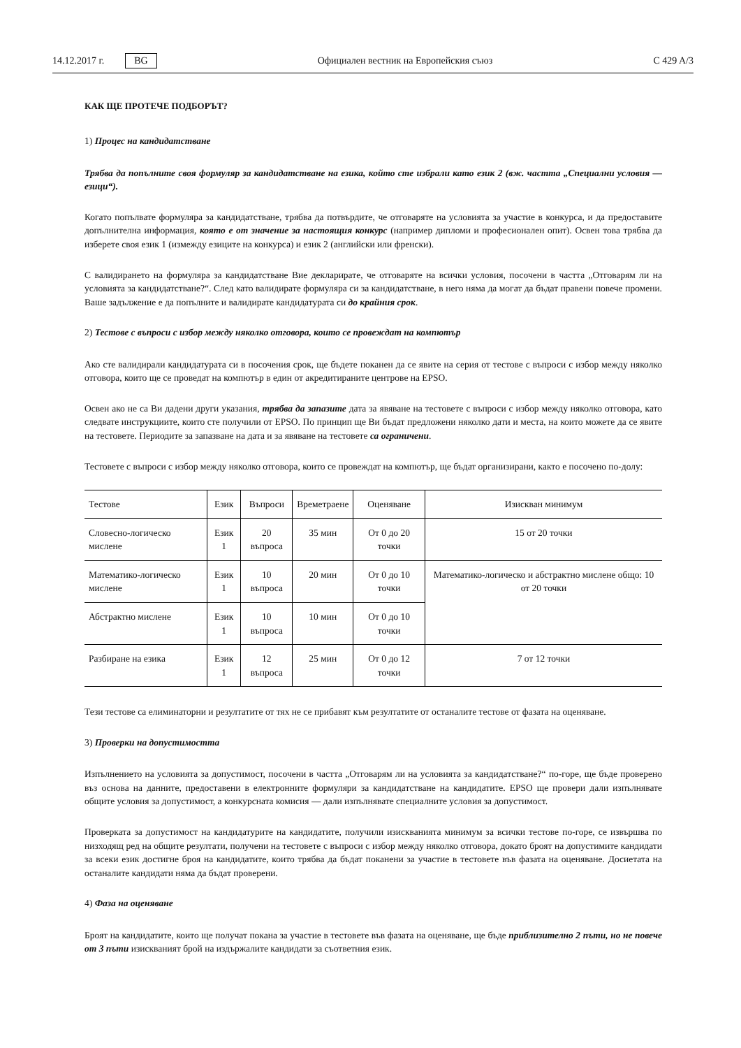14.12.2017 г. BG Официален вестник на Европейския съюз C 429 A/3
КАК ЩЕ ПРОТЕЧЕ ПОДБОРЪТ?
1) Процес на кандидатстване
Трябва да попълните своя формуляр за кандидатстване на езика, който сте избрали като език 2 (вж. частта „Специални условия — езици“).
Когато попълвате формуляра за кандидатстване, трябва да потвърдите, че отговаряте на условията за участие в конкурса, и да предоставите допълнителна информация, която е от значение за настоящия конкурс (например дипломи и професионален опит). Освен това трябва да изберете своя език 1 (измежду езиците на конкурса) и език 2 (английски или френски).
С валидирането на формуляра за кандидатстване Вие декларирате, че отговаряте на всички условия, посочени в частта „Отговарям ли на условията за кандидатстване?“. След като валидирате формуляра си за кандидатстване, в него няма да могат да бъдат правени повече промени. Ваше задължение е да попълните и валидирате кандидатурата си до крайния срок.
2) Тестове с въпроси с избор между няколко отговора, които се провеждат на компютър
Ако сте валидирали кандидатурата си в посочения срок, ще бъдете поканен да се явите на серия от тестове с въпроси с избор между няколко отговора, които ще се проведат на компютър в един от акредитираните центрове на EPSO.
Освен ако не са Ви дадени други указания, трябва да запазите дата за явяване на тестовете с въпроси с избор между няколко отговора, като следвате инструкциите, които сте получили от EPSO. По принцип ще Ви бъдат предложени няколко дати и места, на които можете да се явите на тестовете. Периодите за запазване на дата и за явяване на тестовете са ограничени.
Тестовете с въпроси с избор между няколко отговора, които се провеждат на компютър, ще бъдат организирани, както е посочено по-долу:
| Тестове | Език | Въпроси | Времетраене | Оценяване | Изискван минимум |
| --- | --- | --- | --- | --- | --- |
| Словесно-логическо мислене | Език 1 | 20 въпроса | 35 мин | От 0 до 20 точки | 15 от 20 точки |
| Математико-логическо мислене | Език 1 | 10 въпроса | 20 мин | От 0 до 10 точки | Математико-логическо и абстрактно мислене общо: 10 от 20 точки |
| Абстрактно мислене | Език 1 | 10 въпроса | 10 мин | От 0 до 10 точки | |
| Разбиране на езика | Език 1 | 12 въпроса | 25 мин | От 0 до 12 точки | 7 от 12 точки |
Тези тестове са елиминаторни и резултатите от тях не се прибавят към резултатите от останалите тестове от фазата на оценяване.
3) Проверки на допустимостта
Изпълнението на условията за допустимост, посочени в частта „Отговарям ли на условията за кандидатстване?“ по-горе, ще бъде проверено въз основа на данните, предоставени в електронните формуляри за кандидатстване на кандидатите. EPSO ще провери дали изпълнявате общите условия за допустимост, а конкурсната комисия — дали изпълнявате специалните условия за допустимост.
Проверката за допустимост на кандидатурите на кандидатите, получили изискванията минимум за всички тестове по-горе, се извършва по низходящ ред на общите резултати, получени на тестовете с въпроси с избор между няколко отговора, докато броят на допустимите кандидати за всеки език достигне броя на кандидатите, които трябва да бъдат поканени за участие в тестовете във фазата на оценяване. Досиетата на останалите кандидати няма да бъдат проверени.
4) Фаза на оценяване
Броят на кандидатите, които ще получат покана за участие в тестовете във фазата на оценяване, ще бъде приблизително 2 пъти, но не повече от 3 пъти изискваният брой на издържалите кандидати за съответния език.